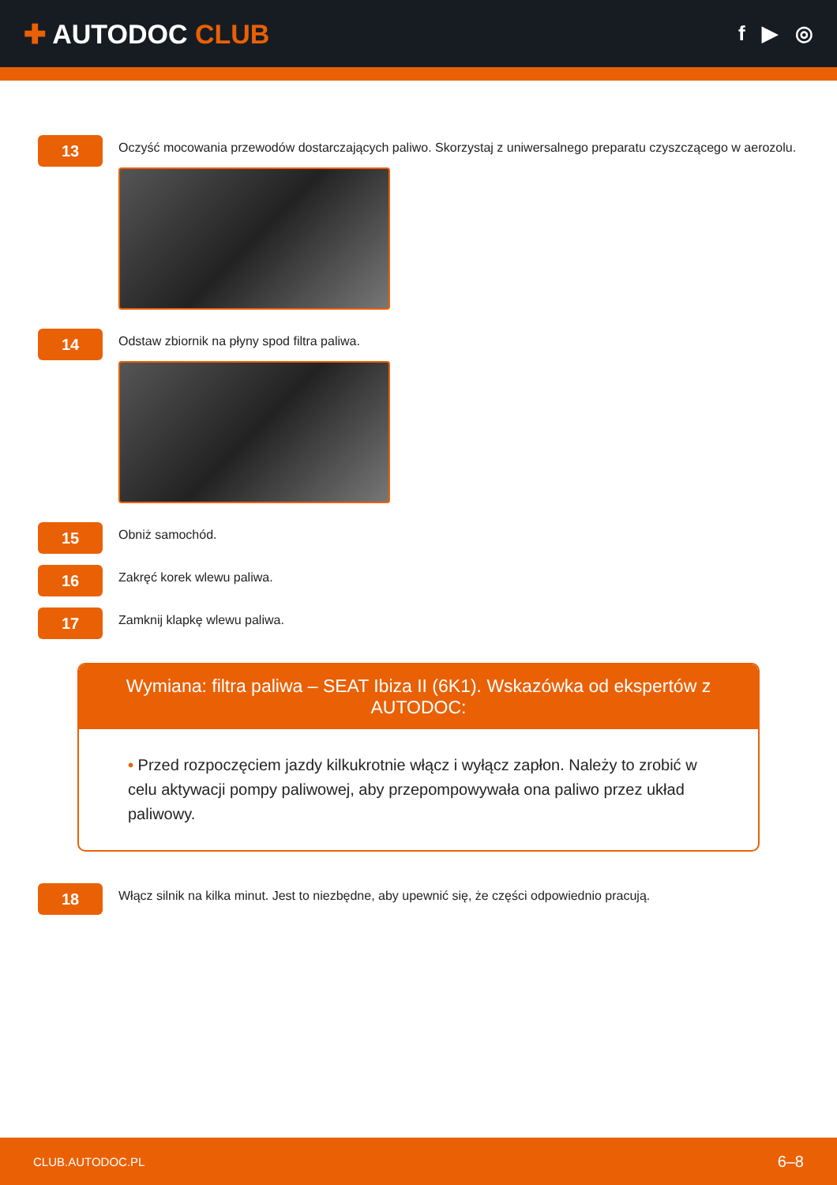✚ AUTODOC CLUB
f ▶ ◎
13
Oczyść mocowania przewodów dostarczających paliwo. Skorzystaj z uniwersalnego preparatu czyszczącego w aerozolu.
14
Odstaw zbiornik na płyny spod filtra paliwa.
15
Obniż samochód.
16
Zakręć korek wlewu paliwa.
17
Zamknij klapkę wlewu paliwa.
Wymiana: filtra paliwa – SEAT Ibiza II (6K1). Wskazówka od ekspertów z AUTODOC:
• Przed rozpoczęciem jazdy kilkukrotnie włącz i wyłącz zapłon. Należy to zrobić w celu aktywacji pompy paliwowej, aby przepompowywała ona paliwo przez układ paliwowy.
18
Włącz silnik na kilka minut. Jest to niezbędne, aby upewnić się, że części odpowiednio pracują.
CLUB.AUTODOC.PL 6–8